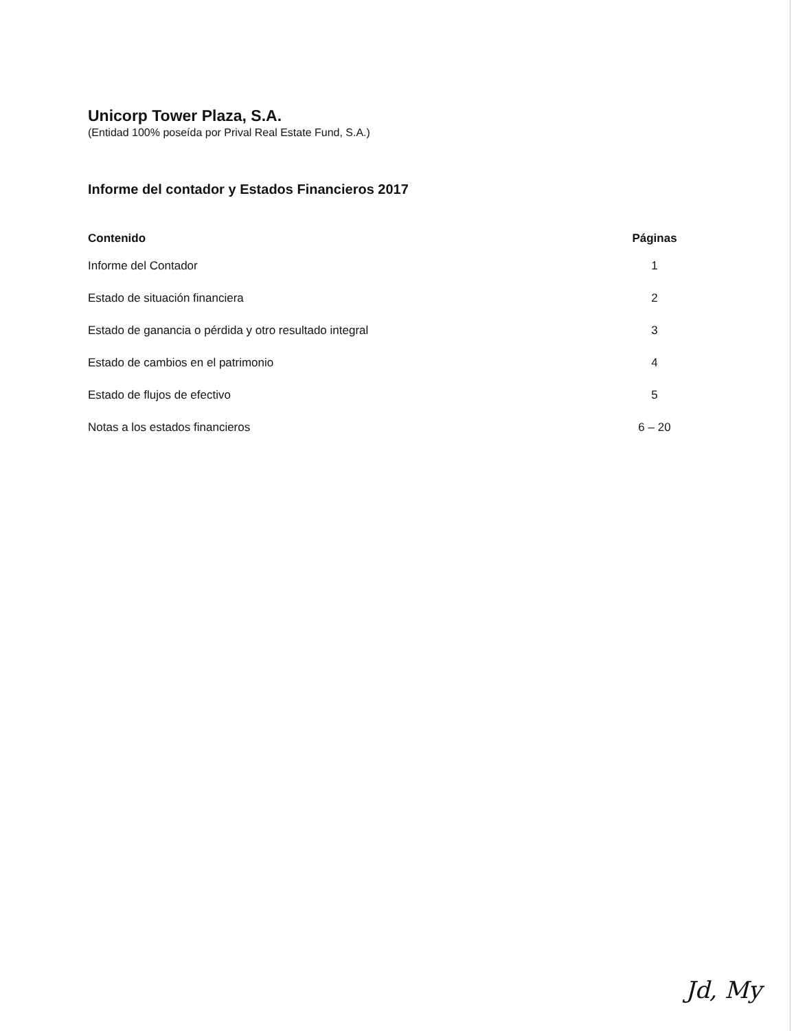Unicorp Tower Plaza, S.A.
(Entidad 100% poseída por Prival Real Estate Fund, S.A.)
Informe del contador y Estados Financieros 2017
| Contenido | Páginas |
| --- | --- |
| Informe del Contador | 1 |
| Estado de situación financiera | 2 |
| Estado de ganancia o pérdida y otro resultado integral | 3 |
| Estado de cambios en el patrimonio | 4 |
| Estado de flujos de efectivo | 5 |
| Notas a los estados financieros | 6 – 20 |
Jd, My